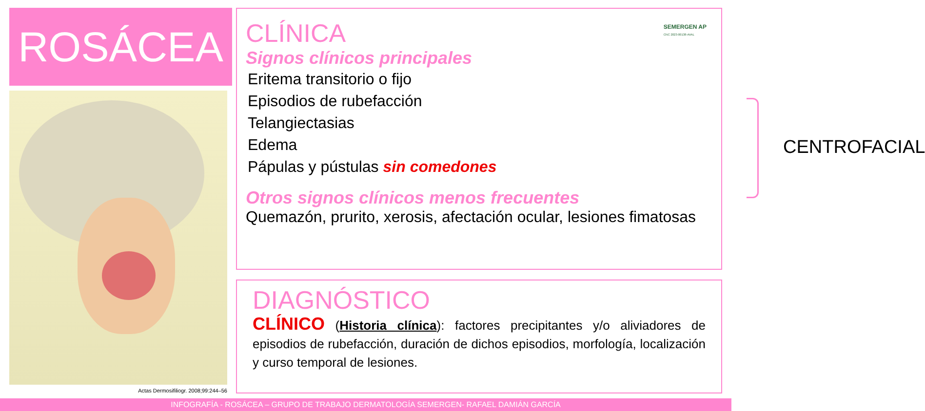ROSÁCEA
Actas Dermosifiliogr. 2008;99:244–56
CLÍNICA
SEMERGEN AP
CNC 2023-00138-AVAL
Signos clínicos principales
Eritema transitorio o fijo
Episodios de rubefacción
Telangiectasias
Edema
Pápulas y pústulas sin comedones
CENTROFACIAL
Otros signos clínicos menos frecuentes
Quemazón, prurito, xerosis, afectación ocular, lesiones fimatosas
DIAGNÓSTICO
CLÍNICO (Historia clínica): factores precipitantes y/o aliviadores de episodios de rubefacción, duración de dichos episodios, morfología, localización y curso temporal de lesiones.
INFOGRAFÍA - ROSÁCEA – GRUPO DE TRABAJO DERMATOLOGÍA SEMERGEN- RAFAEL DAMIÁN GARCÍA